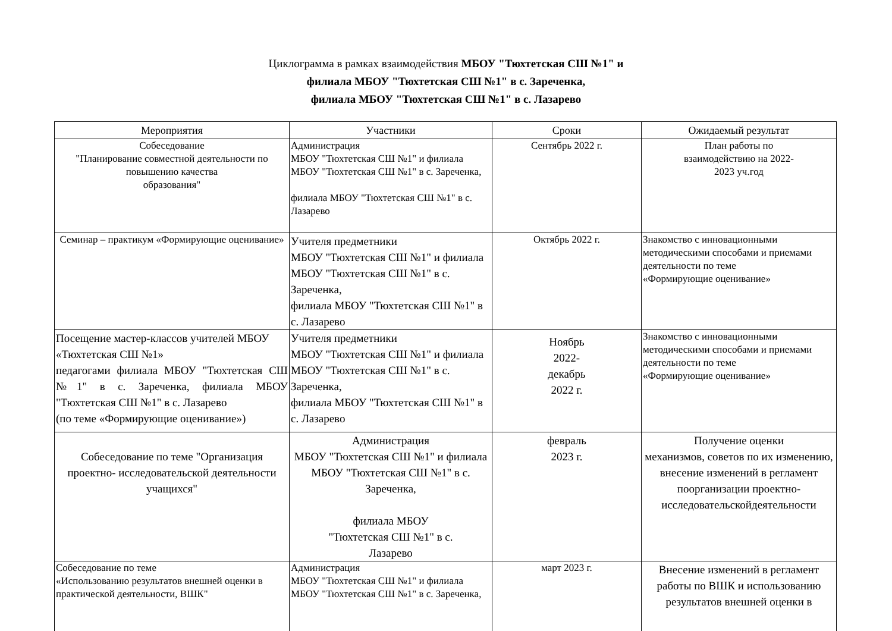Циклограмма в рамках взаимодействия МБОУ "Тюхтетская СШ №1" и
филиала МБОУ "Тюхтетская СШ №1" в с. Зареченка,
филиала МБОУ "Тюхтетская СШ №1" в с. Лазарево
| Мероприятия | Участники | Сроки | Ожидаемый результат |
| --- | --- | --- | --- |
| Собеседование "Планирование совместной деятельности по повышению качества образования" | Администрация МБОУ "Тюхтетская СШ №1" и филиала МБОУ "Тюхтетская СШ №1" в с. Зареченка, филиала МБОУ "Тюхтетская СШ №1" в с. Лазарево | Сентябрь 2022 г. | План работы по взаимодействию на 2022- 2023 уч.год |
| Семинар – практикум «Формирующие оценивание» | Учителя предметники МБОУ "Тюхтетская СШ №1" и филиала МБОУ "Тюхтетская СШ №1" в с. Зареченка, филиала МБОУ "Тюхтетская СШ №1" в с. Лазарево | Октябрь 2022 г. | Знакомство с инновационными методическими способами и приемами деятельности по теме «Формирующие оценивание» |
| Посещение мастер-классов учителей МБОУ «Тюхтетская СШ №1» педагогами филиала МБОУ "Тюхтетская СШ №1" в с. Зареченка, филиала МБОУ "Тюхтетская СШ №1" в с. Лазарево (по теме «Формирующие оценивание») | Учителя предметники МБОУ "Тюхтетская СШ №1" и филиала МБОУ "Тюхтетская СШ №1" в с. Зареченка, филиала МБОУ "Тюхтетская СШ №1" в с. Лазарево | Ноябрь 2022- декабрь 2022 г. | Знакомство с инновационными методическими способами и приемами деятельности по теме «Формирующие оценивание» |
| Собеседование по теме "Организация проектно- исследовательской деятельности учащихся" | Администрация МБОУ "Тюхтетская СШ №1" и филиала МБОУ "Тюхтетская СШ №1" в с. Зареченка, филиала МБОУ "Тюхтетская СШ №1" в с. Лазарево | февраль 2023 г. | Получение оценки механизмов, советов по их изменению, внесение изменений в регламент поорганизации проектно- исследовательскойдеятельности |
| Собеседование по теме «Использованию результатов внешней оценки в практической деятельности, ВШК" | Администрация МБОУ "Тюхтетская СШ №1" и филиала МБОУ "Тюхтетская СШ №1" в с. Зареченка, | март 2023 г. | Внесение изменений в регламент работы по ВШК и использованию результатов внешней оценки в |